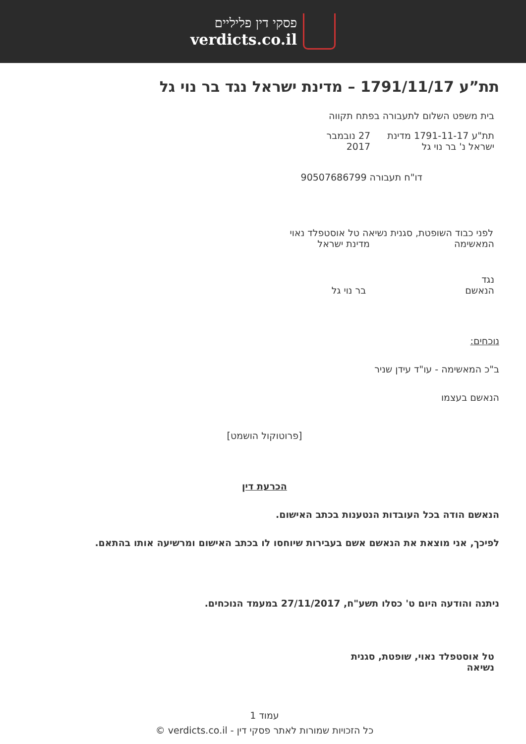פסקי דין פליליים
verdicts.co.il
תת”ע 1791/11/17 – מדינת ישראל נגד בר נוי גל
בית משפט השלום לתעבורה בפתח תקווה
תת"ע 1791-11-17 מדינת ישראל נ' בר נוי גל 27 נובמבר 2017
דו"ח תעבורה 90507686799
לפני כבוד השופטת, סגנית נשיאה טל אוסטפלד נאוי
המאשימה מדינת ישראל
נגד
הנאשם בר נוי גל
נוכחים:
ב"כ המאשימה - עו"ד עידן שניר
הנאשם בעצמו
[פרוטוקול הושמט]
הכרעת דין
הנאשם הודה בכל העובדות הנטענות בכתב האישום.
לפיכך, אני מוצאת את הנאשם אשם בעבירות שיוחסו לו בכתב האישום ומרשיעה אותו בהתאם.
ניתנה והודעה היום ט' כסלו תשע"ח, 27/11/2017 במעמד הנוכחים.
טל אוסטפלד נאוי, שופטת, סגנית נשיאה
עמוד 1
כל הזכויות שמורות לאתר פסקי דין - verdicts.co.il ©